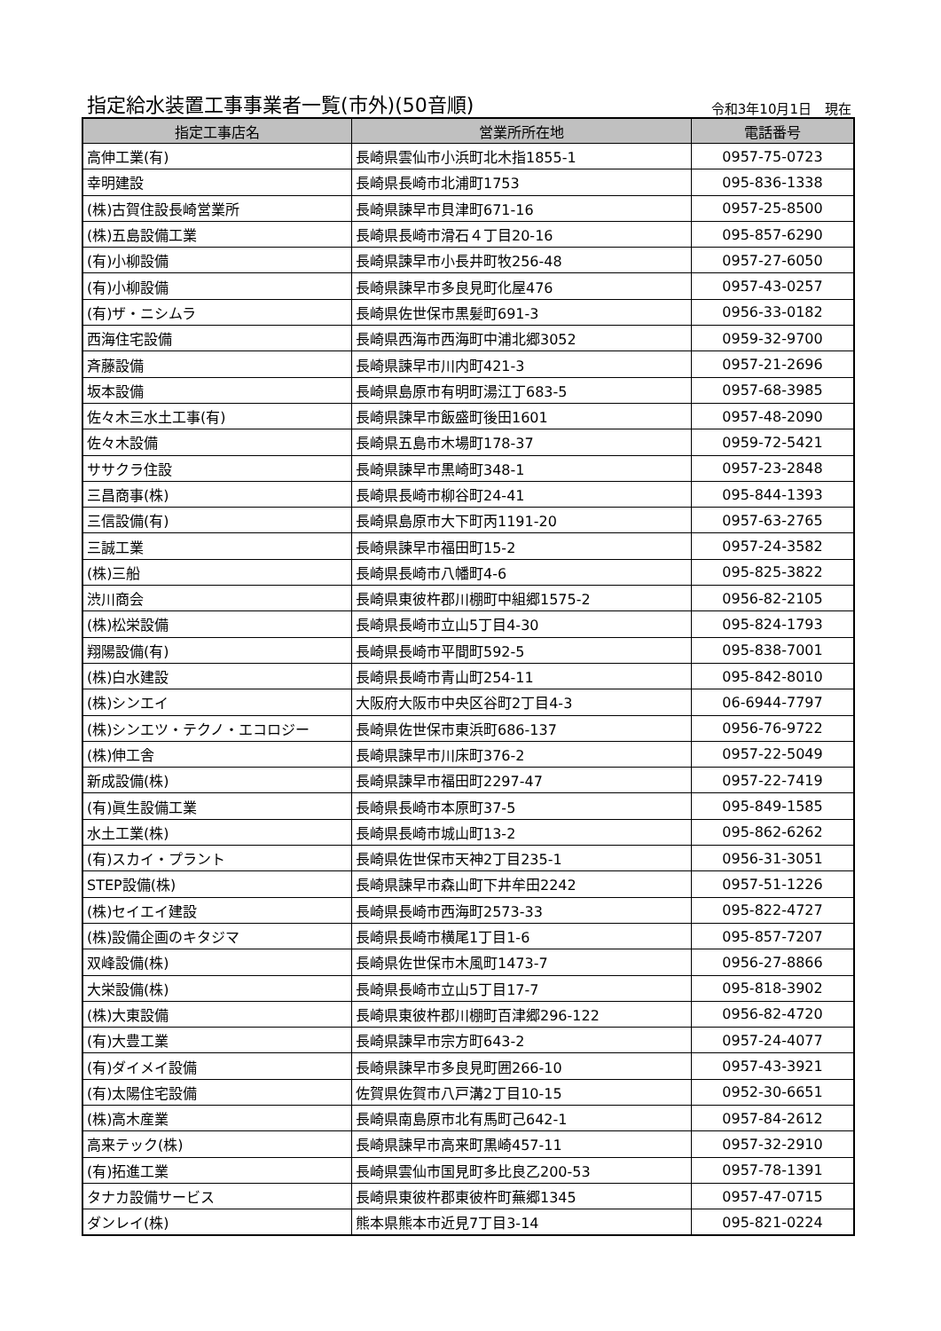指定給水装置工事事業者一覧(市外)(50音順)
令和3年10月1日　現在
| 指定工事店名 | 営業所所在地 | 電話番号 |
| --- | --- | --- |
| 高伸工業(有) | 長崎県雲仙市小浜町北木指1855-1 | 0957-75-0723 |
| 幸明建設 | 長崎県長崎市北浦町1753 | 095-836-1338 |
| (株)古賀住設長崎営業所 | 長崎県諫早市貝津町671-16 | 0957-25-8500 |
| (株)五島設備工業 | 長崎県長崎市滑石４丁目20-16 | 095-857-6290 |
| (有)小柳設備 | 長崎県諫早市小長井町牧256-48 | 0957-27-6050 |
| (有)小柳設備 | 長崎県諫早市多良見町化屋476 | 0957-43-0257 |
| (有)ザ・ニシムラ | 長崎県佐世保市黒髪町691-3 | 0956-33-0182 |
| 西海住宅設備 | 長崎県西海市西海町中浦北郷3052 | 0959-32-9700 |
| 斉藤設備 | 長崎県諫早市川内町421-3 | 0957-21-2696 |
| 坂本設備 | 長崎県島原市有明町湯江丁683-5 | 0957-68-3985 |
| 佐々木三水土工事(有) | 長崎県諫早市飯盛町後田1601 | 0957-48-2090 |
| 佐々木設備 | 長崎県五島市木場町178-37 | 0959-72-5421 |
| ササクラ住設 | 長崎県諫早市黒崎町348-1 | 0957-23-2848 |
| 三昌商事(株) | 長崎県長崎市柳谷町24-41 | 095-844-1393 |
| 三信設備(有) | 長崎県島原市大下町丙1191-20 | 0957-63-2765 |
| 三誠工業 | 長崎県諫早市福田町15-2 | 0957-24-3582 |
| (株)三船 | 長崎県長崎市八幡町4-6 | 095-825-3822 |
| 渋川商会 | 長崎県東彼杵郡川棚町中組郷1575-2 | 0956-82-2105 |
| (株)松栄設備 | 長崎県長崎市立山5丁目4-30 | 095-824-1793 |
| 翔陽設備(有) | 長崎県長崎市平間町592-5 | 095-838-7001 |
| (株)白水建設 | 長崎県長崎市青山町254-11 | 095-842-8010 |
| (株)シンエイ | 大阪府大阪市中央区谷町2丁目4-3 | 06-6944-7797 |
| (株)シンエツ・テクノ・エコロジー | 長崎県佐世保市東浜町686-137 | 0956-76-9722 |
| (株)伸工舎 | 長崎県諫早市川床町376-2 | 0957-22-5049 |
| 新成設備(株) | 長崎県諫早市福田町2297-47 | 0957-22-7419 |
| (有)眞生設備工業 | 長崎県長崎市本原町37-5 | 095-849-1585 |
| 水土工業(株) | 長崎県長崎市城山町13-2 | 095-862-6262 |
| (有)スカイ・プラント | 長崎県佐世保市天神2丁目235-1 | 0956-31-3051 |
| STEP設備(株) | 長崎県諫早市森山町下井牟田2242 | 0957-51-1226 |
| (株)セイエイ建設 | 長崎県長崎市西海町2573-33 | 095-822-4727 |
| (株)設備企画のキタジマ | 長崎県長崎市横尾1丁目1-6 | 095-857-7207 |
| 双峰設備(株) | 長崎県佐世保市木風町1473-7 | 0956-27-8866 |
| 大栄設備(株) | 長崎県長崎市立山5丁目17-7 | 095-818-3902 |
| (株)大東設備 | 長崎県東彼杵郡川棚町百津郷296-122 | 0956-82-4720 |
| (有)大豊工業 | 長崎県諫早市宗方町643-2 | 0957-24-4077 |
| (有)ダイメイ設備 | 長崎県諫早市多良見町囲266-10 | 0957-43-3921 |
| (有)太陽住宅設備 | 佐賀県佐賀市八戸溝2丁目10-15 | 0952-30-6651 |
| (株)高木産業 | 長崎県南島原市北有馬町己642-1 | 0957-84-2612 |
| 高来テック(株) | 長崎県諫早市高来町黒崎457-11 | 0957-32-2910 |
| (有)拓進工業 | 長崎県雲仙市国見町多比良乙200-53 | 0957-78-1391 |
| タナカ設備サービス | 長崎県東彼杵郡東彼杵町蕪郷1345 | 0957-47-0715 |
| ダンレイ(株) | 熊本県熊本市近見7丁目3-14 | 095-821-0224 |